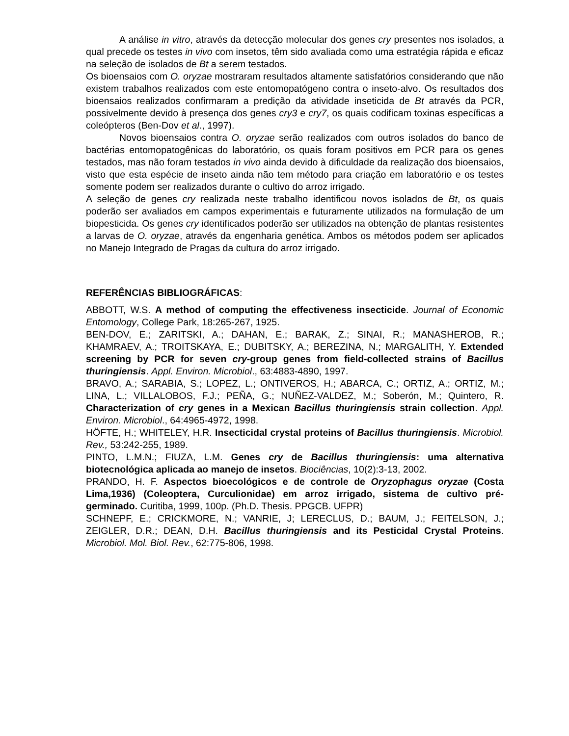A análise in vitro, através da detecção molecular dos genes cry presentes nos isolados, a qual precede os testes in vivo com insetos, têm sido avaliada como uma estratégia rápida e eficaz na seleção de isolados de Bt a serem testados.
Os bioensaios com O. oryzae mostraram resultados altamente satisfatórios considerando que não existem trabalhos realizados com este entomopatógeno contra o inseto-alvo. Os resultados dos bioensaios realizados confirmaram a predição da atividade inseticida de Bt através da PCR, possivelmente devido à presença dos genes cry3 e cry7, os quais codificam toxinas específicas a coleópteros (Ben-Dov et al., 1997).
Novos bioensaios contra O. oryzae serão realizados com outros isolados do banco de bactérias entomopatogênicas do laboratório, os quais foram positivos em PCR para os genes testados, mas não foram testados in vivo ainda devido à dificuldade da realização dos bioensaios, visto que esta espécie de inseto ainda não tem método para criação em laboratório e os testes somente podem ser realizados durante o cultivo do arroz irrigado.
A seleção de genes cry realizada neste trabalho identificou novos isolados de Bt, os quais poderão ser avaliados em campos experimentais e futuramente utilizados na formulação de um biopesticida. Os genes cry identificados poderão ser utilizados na obtenção de plantas resistentes a larvas de O. oryzae, através da engenharia genética. Ambos os métodos podem ser aplicados no Manejo Integrado de Pragas da cultura do arroz irrigado.
REFERÊNCIAS BIBLIOGRÁFICAS:
ABBOTT, W.S. A method of computing the effectiveness insecticide. Journal of Economic Entomology, College Park, 18:265-267, 1925.
BEN-DOV, E.; ZARITSKI, A.; DAHAN, E.; BARAK, Z.; SINAI, R.; MANASHEROB, R.; KHAMRAEV, A.; TROITSKAYA, E.; DUBITSKY, A.; BEREZINA, N.; MARGALITH, Y. Extended screening by PCR for seven cry-group genes from field-collected strains of Bacillus thuringiensis. Appl. Environ. Microbiol., 63:4883-4890, 1997.
BRAVO, A.; SARABIA, S.; LOPEZ, L.; ONTIVEROS, H.; ABARCA, C.; ORTIZ, A.; ORTIZ, M.; LINA, L.; VILLALOBOS, F.J.; PEÑA, G.; NUÑEZ-VALDEZ, M.; Soberón, M.; Quintero, R. Characterization of cry genes in a Mexican Bacillus thuringiensis strain collection. Appl. Environ. Microbiol., 64:4965-4972, 1998.
HÖFTE, H.; WHITELEY, H.R. Insecticidal crystal proteins of Bacillus thuringiensis. Microbiol. Rev., 53:242-255, 1989.
PINTO, L.M.N.; FIUZA, L.M. Genes cry de Bacillus thuringiensis: uma alternativa biotecnológica aplicada ao manejo de insetos. Biociências, 10(2):3-13, 2002.
PRANDO, H. F. Aspectos bioecológicos e de controle de Oryzophagus oryzae (Costa Lima,1936) (Coleoptera, Curculionidae) em arroz irrigado, sistema de cultivo pré-germinado. Curitiba, 1999, 100p. (Ph.D. Thesis. PPGCB. UFPR)
SCHNEPF, E.; CRICKMORE, N.; VANRIE, J; LERECLUS, D.; BAUM, J.; FEITELSON, J.; ZEIGLER, D.R.; DEAN, D.H. Bacillus thuringiensis and its Pesticidal Crystal Proteins. Microbiol. Mol. Biol. Rev., 62:775-806, 1998.